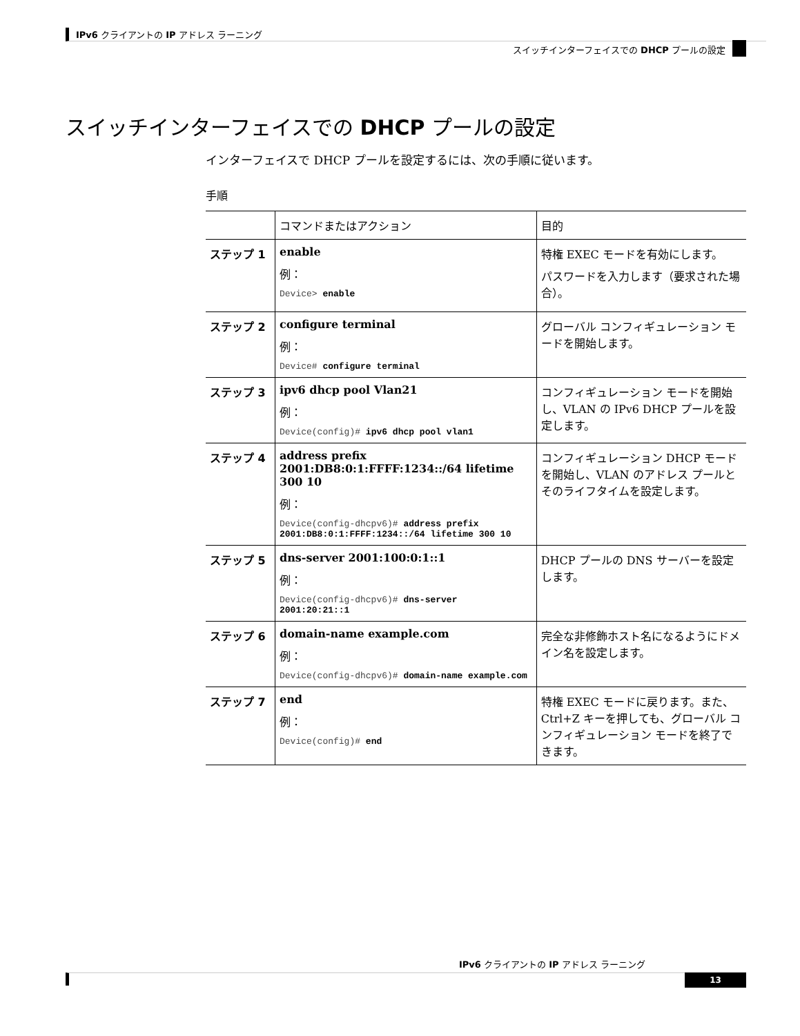IPv6 クライアントの IP アドレス ラーニング
スイッチインターフェイスでの DHCP プールの設定
スイッチインターフェイスでの DHCP プールの設定
インターフェイスで DHCP プールを設定するには、次の手順に従います。
手順
| | コマンドまたはアクション | 目的 |
| --- | --- | --- |
| ステップ 1 | enable 例： Device> enable | 特権 EXEC モードを有効にします。 パスワードを入力します（要求された場合）。 |
| ステップ 2 | configure terminal 例： Device# configure terminal | グローバル コンフィギュレーション モードを開始します。 |
| ステップ 3 | ipv6 dhcp pool Vlan21 例： Device(config)# ipv6 dhcp pool vlan1 | コンフィギュレーション モードを開始し、VLAN の IPv6 DHCP プールを設定します。 |
| ステップ 4 | address prefix 2001:DB8:0:1:FFFF:1234::/64 lifetime 300 10 例： Device(config-dhcpv6)# address prefix 2001:DB8:0:1:FFFF:1234::/64 lifetime 300 10 | コンフィギュレーション DHCP モードを開始し、VLAN のアドレス プールとそのライフタイムを設定します。 |
| ステップ 5 | dns-server 2001:100:0:1::1 例： Device(config-dhcpv6)# dns-server 2001:20:21::1 | DHCP プールの DNS サーバーを設定します。 |
| ステップ 6 | domain-name example.com 例： Device(config-dhcpv6)# domain-name example.com | 完全な非修飾ホスト名になるようにドメイン名を設定します。 |
| ステップ 7 | end 例： Device(config)# end | 特権 EXEC モードに戻ります。また、Ctrl+Z キーを押しても、グローバル コンフィギュレーション モードを終了できます。 |
IPv6 クライアントの IP アドレス ラーニング
13